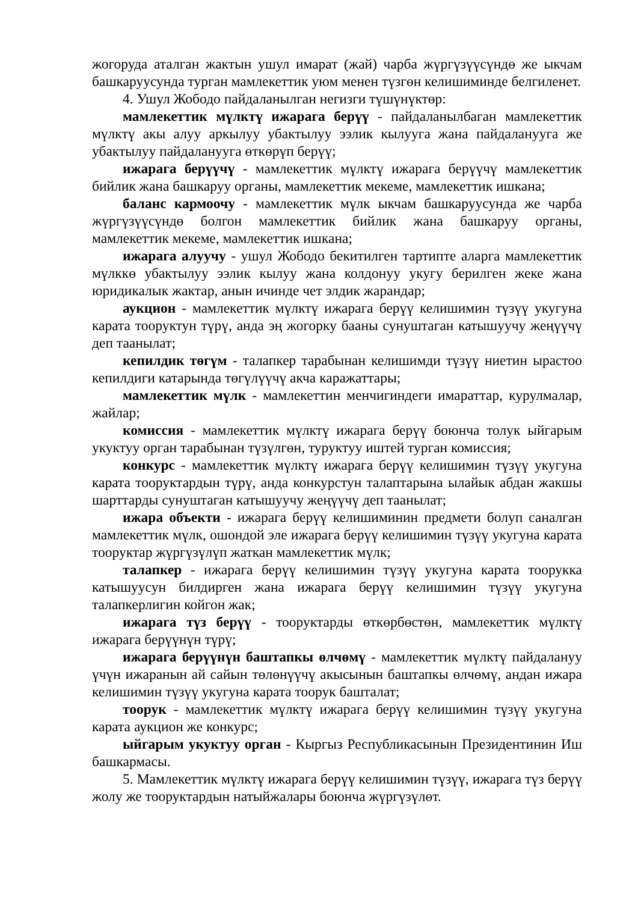жогоруда аталган жактын ушул имарат (жай) чарба жүргүзүүсүндө же ыкчам башкаруусунда турган мамлекеттик уюм менен түзгөн келишиминде белгиленет.
4. Ушул Жободо пайдаланылган негизги түшүнүктөр:
мамлекеттик мүлктү ижарага берүү - пайдаланылбаган мамлекеттик мүлктү акы алуу аркылуу убактылуу ээлик кылууга жана пайдаланууга же убактылуу пайдаланууга өткөрүп берүү;
ижарага берүүчү - мамлекеттик мүлктү ижарага берүүчү мамлекеттик бийлик жана башкаруу органы, мамлекеттик мекеме, мамлекеттик ишкана;
баланс кармоочу - мамлекеттик мүлк ыкчам башкаруусунда же чарба жүргүзүүсүндө болгон мамлекеттик бийлик жана башкаруу органы, мамлекеттик мекеме, мамлекеттик ишкана;
ижарага алуучу - ушул Жободо бекитилген тартипте аларга мамлекеттик мүлккө убактылуу ээлик кылуу жана колдонуу укугу берилген жеке жана юридикалык жактар, анын ичинде чет элдик жарандар;
аукцион - мамлекеттик мүлктү ижарага берүү келишимин түзүү укугуна карата тооруктун түрү, анда эң жогорку бааны сунуштаган катышуучу жеңүүчү деп таанылат;
кепилдик төгүм - талапкер тарабынан келишимди түзүү ниетин ырастоо кепилдиги катарында төгүлүүчү акча каражаттары;
мамлекеттик мүлк - мамлекеттин менчигиндеги имараттар, курулмалар, жайлар;
комиссия - мамлекеттик мүлктү ижарага берүү боюнча толук ыйгарым укуктуу орган тарабынан түзүлгөн, туруктуу иштей турган комиссия;
конкурс - мамлекеттик мүлктү ижарага берүү келишимин түзүү укугуна карата тооруктардын түрү, анда конкурстун талаптарына ылайык абдан жакшы шарттарды сунуштаган катышуучу жеңүүчү деп таанылат;
ижара объекти - ижарага берүү келишиминин предмети болуп саналган мамлекеттик мүлк, ошондой эле ижарага берүү келишимин түзүү укугуна карата тооруктар жүргүзүлүп жаткан мамлекеттик мүлк;
талапкер - ижарага берүү келишимин түзүү укугуна карата тоорукка катышуусун билдирген жана ижарага берүү келишимин түзүү укугуна талапкерлигин койгон жак;
ижарага түз берүү - тооруктарды өткөрбөстөн, мамлекеттик мүлктү ижарага берүүнүн түрү;
ижарага берүүнүн баштапкы өлчөмү - мамлекеттик мүлктү пайдалануу үчүн ижаранын ай сайын төлөнүүчү акысынын баштапкы өлчөмү, андан ижара келишимин түзүү укугуна карата тоорук башталат;
тоорук - мамлекеттик мүлктү ижарага берүү келишимин түзүү укугуна карата аукцион же конкурс;
ыйгарым укуктуу орган - Кыргыз Республикасынын Президентинин Иш башкармасы.
5. Мамлекеттик мүлктү ижарага берүү келишимин түзүү, ижарага түз берүү жолу же тооруктардын натыйжалары боюнча жүргүзүлөт.